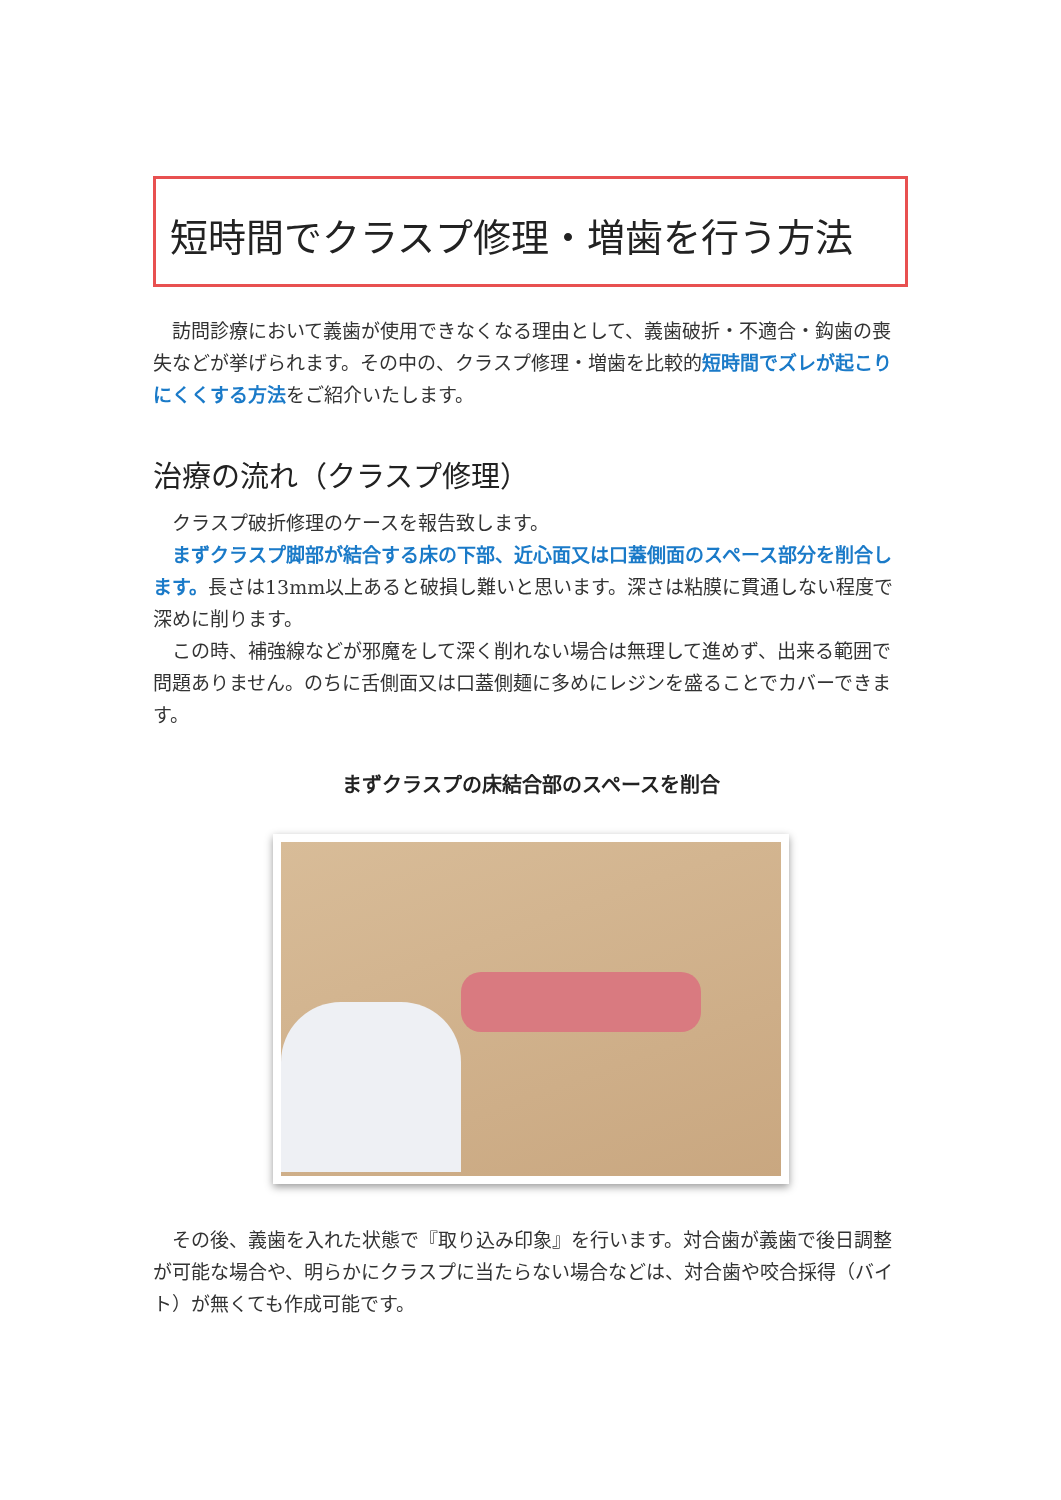短時間でクラスプ修理・増歯を行う方法
訪問診療において義歯が使用できなくなる理由として、義歯破折・不適合・鈎歯の喪失などが挙げられます。その中の、クラスプ修理・増歯を比較的短時間でズレが起こりにくくする方法をご紹介いたします。
治療の流れ（クラスプ修理）
クラスプ破折修理のケースを報告致します。
まずクラスプ脚部が結合する床の下部、近心面又は口蓋側面のスペース部分を削合します。長さは13mm以上あると破損し難いと思います。深さは粘膜に貫通しない程度で深めに削ります。
この時、補強線などが邪魔をして深く削れない場合は無理して進めず、出来る範囲で問題ありません。のちに舌側面又は口蓋側麺に多めにレジンを盛ることでカバーできます。
まずクラスプの床結合部のスペースを削合
その後、義歯を入れた状態で『取り込み印象』を行います。対合歯が義歯で後日調整が可能な場合や、明らかにクラスプに当たらない場合などは、対合歯や咬合採得（バイト）が無くても作成可能です。